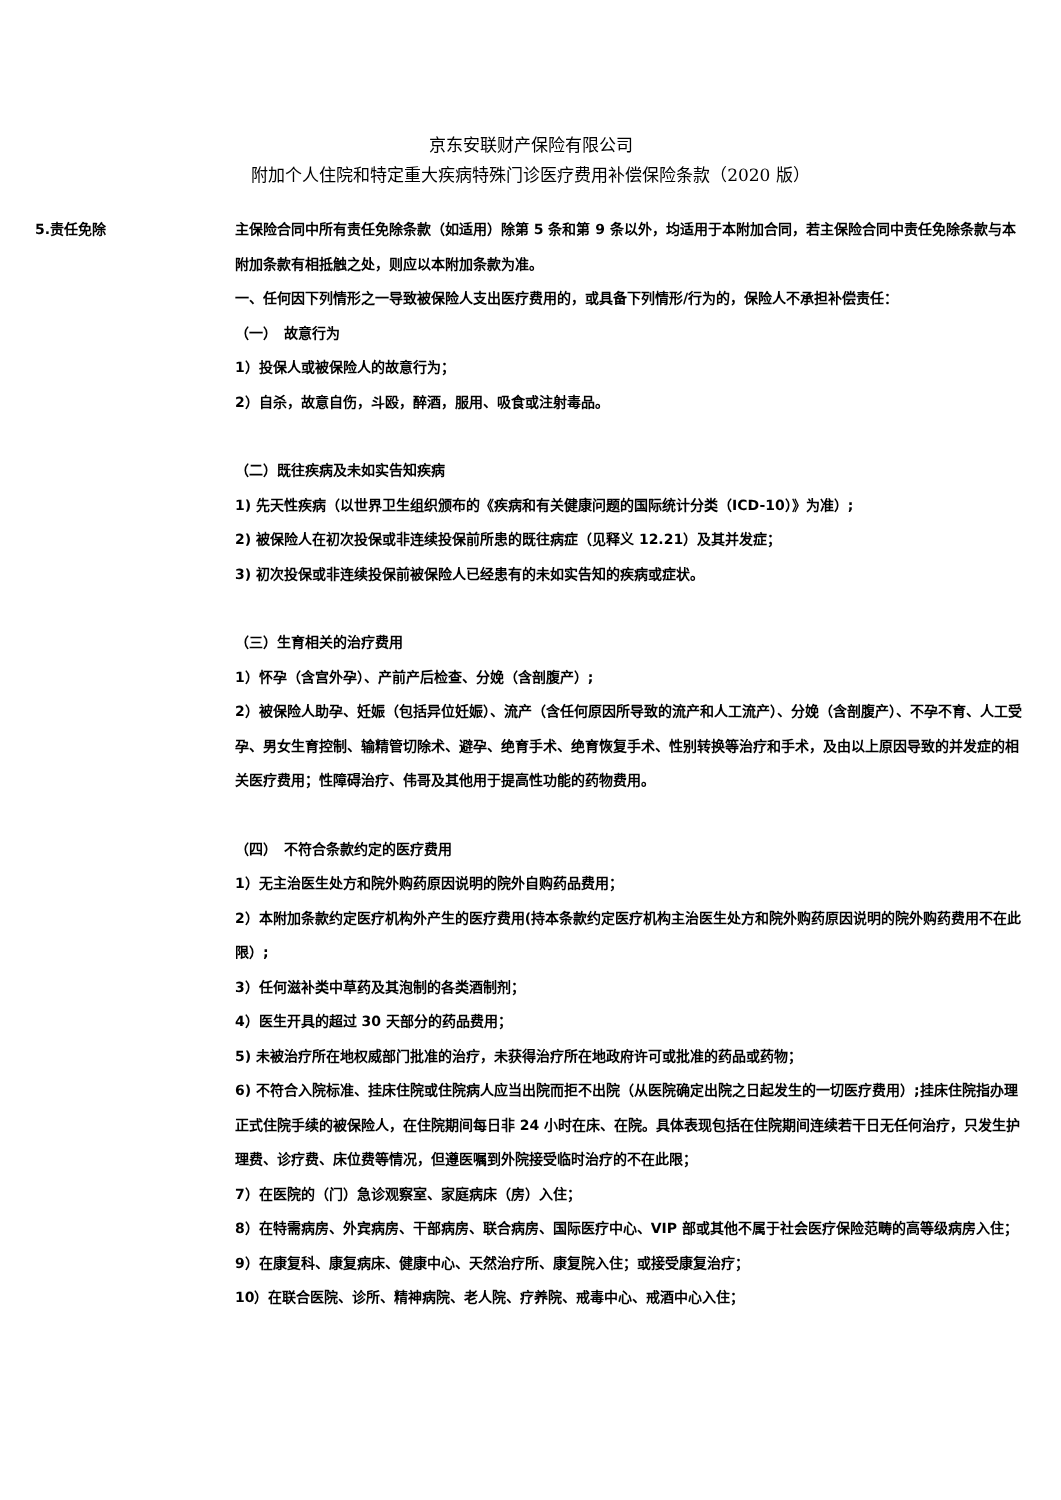京东安联财产保险有限公司
附加个人住院和特定重大疾病特殊门诊医疗费用补偿保险条款（2020 版）
5.责任免除
主保险合同中所有责任免除条款（如适用）除第 5 条和第 9 条以外，均适用于本附加合同，若主保险合同中责任免除条款与本附加条款有相抵触之处，则应以本附加条款为准。
一、任何因下列情形之一导致被保险人支出医疗费用的，或具备下列情形/行为的，保险人不承担补偿责任：
（一）　故意行为
1）投保人或被保险人的故意行为；
2）自杀，故意自伤，斗殴，醉酒，服用、吸食或注射毒品。
（二）既往疾病及未如实告知疾病
1) 先天性疾病（以世界卫生组织颁布的《疾病和有关健康问题的国际统计分类（ICD-10）》为准）;
2) 被保险人在初次投保或非连续投保前所患的既往病症（见释义 12.21）及其并发症；
3) 初次投保或非连续投保前被保险人已经患有的未如实告知的疾病或症状。
（三）生育相关的治疗费用
1）怀孕（含宫外孕）、产前产后检查、分娩（含剖腹产）;
2）被保险人助孕、妊娠（包括异位妊娠）、流产（含任何原因所导致的流产和人工流产）、分娩（含剖腹产）、不孕不育、人工受孕、男女生育控制、输精管切除术、避孕、绝育手术、绝育恢复手术、性别转换等治疗和手术，及由以上原因导致的并发症的相关医疗费用；性障碍治疗、伟哥及其他用于提高性功能的药物费用。
（四）　不符合条款约定的医疗费用
1）无主治医生处方和院外购药原因说明的院外自购药品费用；
2）本附加条款约定医疗机构外产生的医疗费用(持本条款约定医疗机构主治医生处方和院外购药原因说明的院外购药费用不在此限）;
3）任何滋补类中草药及其泡制的各类酒制剂；
4）医生开具的超过 30 天部分的药品费用；
5) 未被治疗所在地权威部门批准的治疗，未获得治疗所在地政府许可或批准的药品或药物；
6) 不符合入院标准、挂床住院或住院病人应当出院而拒不出院（从医院确定出院之日起发生的一切医疗费用）;挂床住院指办理正式住院手续的被保险人，在住院期间每日非 24 小时在床、在院。具体表现包括在住院期间连续若干日无任何治疗，只发生护理费、诊疗费、床位费等情况，但遵医嘱到外院接受临时治疗的不在此限；
7）在医院的（门）急诊观察室、家庭病床（房）入住；
8）在特需病房、外宾病房、干部病房、联合病房、国际医疗中心、VIP 部或其他不属于社会医疗保险范畴的高等级病房入住；
9）在康复科、康复病床、健康中心、天然治疗所、康复院入住；或接受康复治疗；
10）在联合医院、诊所、精神病院、老人院、疗养院、戒毒中心、戒酒中心入住；